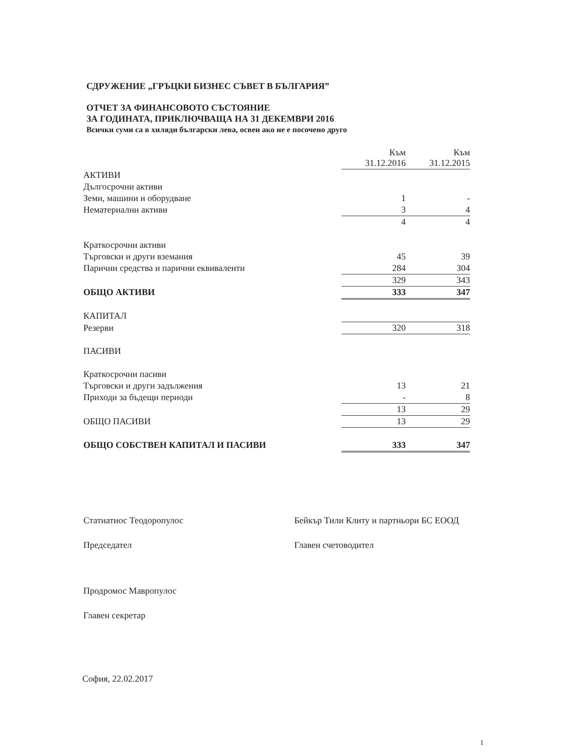СДРУЖЕНИЕ „ГРЪЦКИ БИЗНЕС СЪВЕТ В БЪЛГАРИЯ”
ОТЧЕТ ЗА ФИНАНСОВОТО СЪСТОЯНИЕ
ЗА ГОДИНАТА, ПРИКЛЮЧВАЩА НА 31 ДЕКЕМВРИ 2016
Всички суми са в хиляди български лева, освен ако не е посочено друго
| | Към 31.12.2016 | | Към 31.12.2015 |
| --- | --- | --- | --- |
| АКТИВИ | | | |
| Дългосрочни активи | | | |
| Земи, машини и оборудване | 1 | | - |
| Нематериални активи | 3 | | 4 |
| | 4 | | 4 |
| Краткосрочни активи | | | |
| Търговски и други вземания | 45 | | 39 |
| Парични средства и парични еквиваленти | 284 | | 304 |
| | 329 | | 343 |
| ОБЩО АКТИВИ | 333 | | 347 |
| КАПИТАЛ | | | |
| Резерви | 320 | | 318 |
| ПАСИВИ | | | |
| Краткосрочни пасиви | | | |
| Търговски и други задължения | 13 | | 21 |
| Приходи за бъдещи периоди | - | | 8 |
| | 13 | | 29 |
| ОБЩО ПАСИВИ | 13 | | 29 |
| ОБЩО СОБСТВЕН КАПИТАЛ И ПАСИВИ | 333 | | 347 |
Статиатиос Теодоропулос
Председател
Продромос Мавропулос
Главен секретар
Бейкър Тили Клиту и партньори БС ЕООД
Главен счетоводител
София, 22.02.2017
1